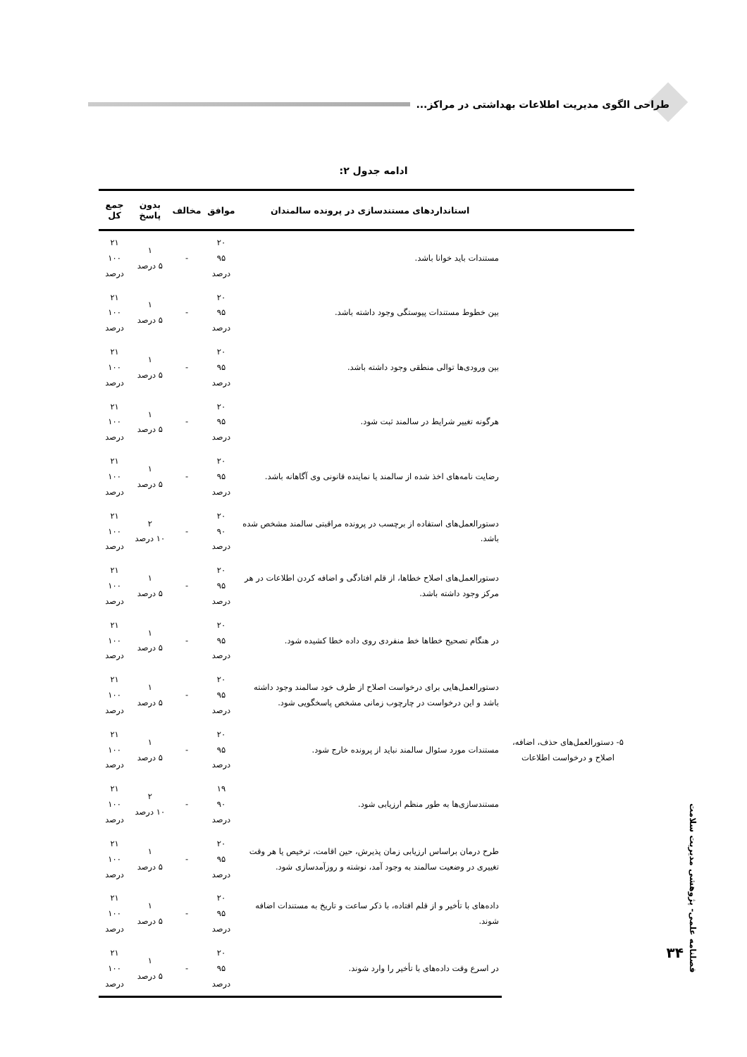طراحی الگوی مدیریت اطلاعات بهداشتی در مراکز...
ادامه جدول ۲:
| | استانداردهای مستندسازی در پرونده سالمندان | موافق | مخالف | بدون پاسخ | جمع کل |
| --- | --- | --- | --- | --- | --- |
| | مستندات باید خوانا باشد. | ۲۰ ۹۵ درصد | - | ۱ ۵ درصد | ۲۱ ۱۰۰ درصد |
| | بین خطوط مستندات پیوستگی وجود داشته باشد. | ۲۰ ۹۵ درصد | - | ۱ ۵ درصد | ۲۱ ۱۰۰ درصد |
| | بین ورودی‌ها توالی منطقی وجود داشته باشد. | ۲۰ ۹۵ درصد | - | ۱ ۵ درصد | ۲۱ ۱۰۰ درصد |
| | هرگونه تغییر شرایط در سالمند ثبت شود. | ۲۰ ۹۵ درصد | - | ۱ ۵ درصد | ۲۱ ۱۰۰ درصد |
| | رضایت نامه‌های اخذ شده از سالمند یا نماینده قانونی وی آگاهانه باشد. | ۲۰ ۹۵ درصد | - | ۱ ۵ درصد | ۲۱ ۱۰۰ درصد |
| ۵- دستورالعمل‌های حذف، اضافه، اصلاح و درخواست اطلاعات | دستورالعمل‌های استفاده از برچسب در پرونده مراقبتی سالمند مشخص شده باشد. | ۲۰ ۹۰ درصد | - | ۲ ۱۰ درصد | ۲۱ ۱۰۰ درصد |
| | دستورالعمل‌های اصلاح خطاها، از قلم افتادگی و اضافه کردن اطلاعات در هر مرکز وجود داشته باشد. | ۲۰ ۹۵ درصد | - | ۱ ۵ درصد | ۲۱ ۱۰۰ درصد |
| | در هنگام تصحیح خطاها خط منفردی روی داده خطا کشیده شود. | ۲۰ ۹۵ درصد | - | ۱ ۵ درصد | ۲۱ ۱۰۰ درصد |
| | دستورالعمل‌هایی برای درخواست اصلاح از طرف خود سالمند وجود داشته باشد و این درخواست در چارچوب زمانی مشخص پاسخگویی شود. | ۲۰ ۹۵ درصد | - | ۱ ۵ درصد | ۲۱ ۱۰۰ درصد |
| | مستندات مورد سئوال سالمند نباید از پرونده خارج شود. | ۲۰ ۹۵ درصد | - | ۱ ۵ درصد | ۲۱ ۱۰۰ درصد |
| | مستندسازی‌ها به طور منظم ارزیابی شود. | ۱۹ ۹۰ درصد | - | ۲ ۱۰ درصد | ۲۱ ۱۰۰ درصد |
| | طرح درمان براساس ارزیابی زمان پذیرش، حین اقامت، ترخیص یا هر وقت تغییری در وضعیت سالمند به وجود آمد، نوشته و روزآمدسازی شود. | ۲۰ ۹۵ درصد | - | ۱ ۵ درصد | ۲۱ ۱۰۰ درصد |
| | داده‌های با تأخیر و از قلم افتاده، با ذکر ساعت و تاریخ به مستندات اضافه شوند. | ۲۰ ۹۵ درصد | - | ۱ ۵ درصد | ۲۱ ۱۰۰ درصد |
| | در اسرع وقت داده‌های با تأخیر را وارد شوند. | ۲۰ ۹۵ درصد | - | ۱ ۵ درصد | ۲۱ ۱۰۰ درصد |
فصلنامه علمی- پژوهشی مدیریت سلامت
۳۴